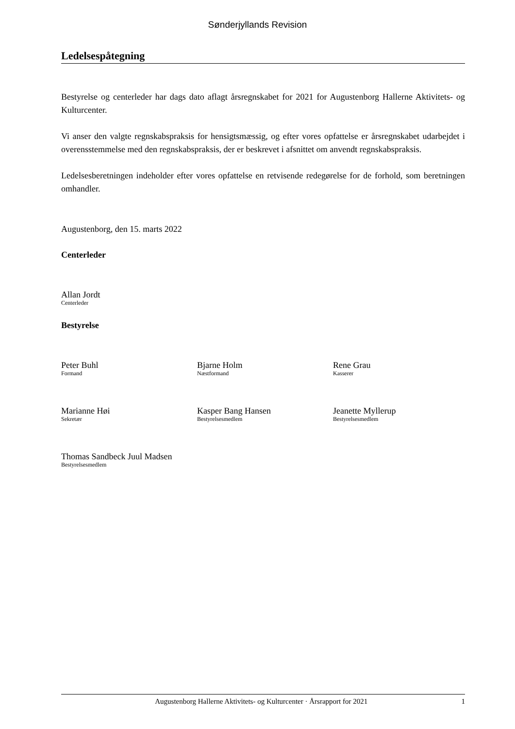Sønderjyllands Revision
Ledelsespåtegning
Bestyrelse og centerleder har dags dato aflagt årsregnskabet for 2021 for Augustenborg Hallerne Aktivitets- og Kulturcenter.
Vi anser den valgte regnskabspraksis for hensigtsmæssig, og efter vores opfattelse er årsregnskabet udarbejdet i overensstemmelse med den regnskabspraksis, der er beskrevet i afsnittet om anvendt regnskabspraksis.
Ledelsesberetningen indeholder efter vores opfattelse en retvisende redegørelse for de forhold, som beretningen omhandler.
Augustenborg, den 15. marts 2022
Centerleder
Allan Jordt
Centerleder
Bestyrelse
Peter Buhl
Formand
Bjarne Holm
Næstformand
Rene Grau
Kasserer
Marianne Høi
Sekretær
Kasper Bang Hansen
Bestyrelsesmedlem
Jeanette Myllerup
Bestyrelsesmedlem
Thomas Sandbeck Juul Madsen
Bestyrelsesmedlem
Augustenborg Hallerne Aktivitets- og Kulturcenter · Årsrapport for 2021 1